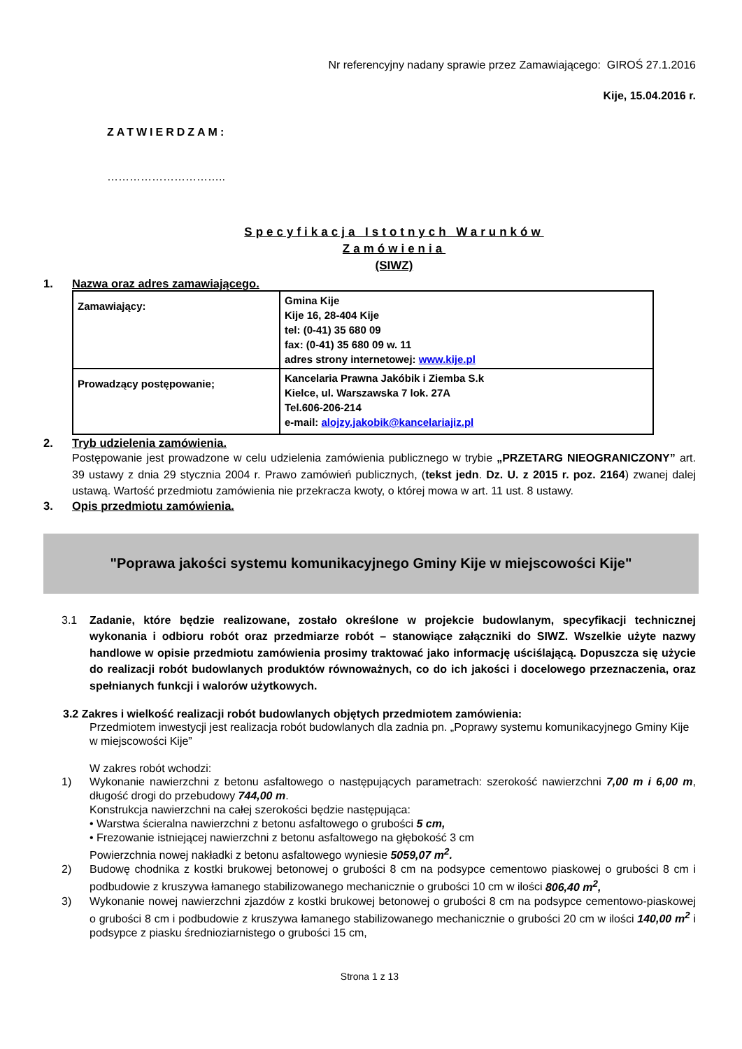Nr referencyjny nadany sprawie przez Zamawiającego: GIROŚ 27.1.2016
Kije, 15.04.2016 r.
ZATWIERDZAM:
…………………………..
Specyfikacja Istotnych Warunków
Zamówienia
(SIWZ)
1. Nazwa oraz adres zamawiającego.
| Zamawiający: | Gmina Kije Kije 16, 28-404 Kije tel: (0-41) 35 680 09 fax: (0-41) 35 680 09 w. 11 adres strony internetowej: www.kije.pl |
| Prowadzący postępowanie; | Kancelaria Prawna Jakóbik i Ziemba S.k Kielce, ul. Warszawska 7 lok. 27A Tel.606-206-214 e-mail: alojzy.jakobik@kancelariajiz.pl |
2. Tryb udzielenia zamówienia.
Postępowanie jest prowadzone w celu udzielenia zamówienia publicznego w trybie „PRZETARG NIEOGRANICZONY” art. 39 ustawy z dnia 29 stycznia 2004 r. Prawo zamówień publicznych, (tekst jedn. Dz. U. z 2015 r. poz. 2164) zwanej dalej ustawą. Wartość przedmiotu zamówienia nie przekracza kwoty, o której mowa w art. 11 ust. 8 ustawy.
3. Opis przedmiotu zamówienia.
"Poprawa jakości systemu komunikacyjnego Gminy Kije w miejscowości Kije"
3.1 Zadanie, które będzie realizowane, zostało określone w projekcie budowlanym, specyfikacji technicznej wykonania i odbioru robót oraz przedmiarze robót – stanowiące załączniki do SIWZ. Wszelkie użyte nazwy handlowe w opisie przedmiotu zamówienia prosimy traktować jako informację uściślającą. Dopuszcza się użycie do realizacji robót budowlanych produktów równoważnych, co do ich jakości i docelowego przeznaczenia, oraz spełnianych funkcji i walorów użytkowych.
3.2 Zakres i wielkość realizacji robót budowlanych objętych przedmiotem zamówienia:
Przedmiotem inwestycji jest realizacja robót budowlanych dla zadnia pn. „Poprawy systemu komunikacyjnego Gminy Kije w miejscowości Kije”
W zakres robót wchodzi:
1) Wykonanie nawierzchni z betonu asfaltowego o następujących parametrach: szerokość nawierzchni 7,00 m i 6,00 m, długość drogi do przebudowy 744,00 m.
Konstrukcja nawierzchni na całej szerokości będzie następująca:
• Warstwa ścieralna nawierzchni z betonu asfaltowego o grubości 5 cm,
• Frezowanie istniejącej nawierzchni z betonu asfaltowego na głębokość 3 cm
Powierzchnia nowej nakładki z betonu asfaltowego wyniesie 5059,07 m<sup>2</sup>.
2) Budowę chodnika z kostki brukowej betonowej o grubości 8 cm na podsypce cementowo piaskowej o grubości 8 cm i podbudowie z kruszywa łamanego stabilizowanego mechanicznie o grubości 10 cm w ilości 806,40 m<sup>2</sup>,
3) Wykonanie nowej nawierzchni zjazdów z kostki brukowej betonowej o grubości 8 cm na podsypce cementowo-piaskowej o grubości 8 cm i podbudowie z kruszywa łamanego stabilizowanego mechanicznie o grubości 20 cm w ilości 140,00 m<sup>2</sup> i podsypce z piasku średnioziarnistego o grubości 15 cm,
Strona 1 z 13